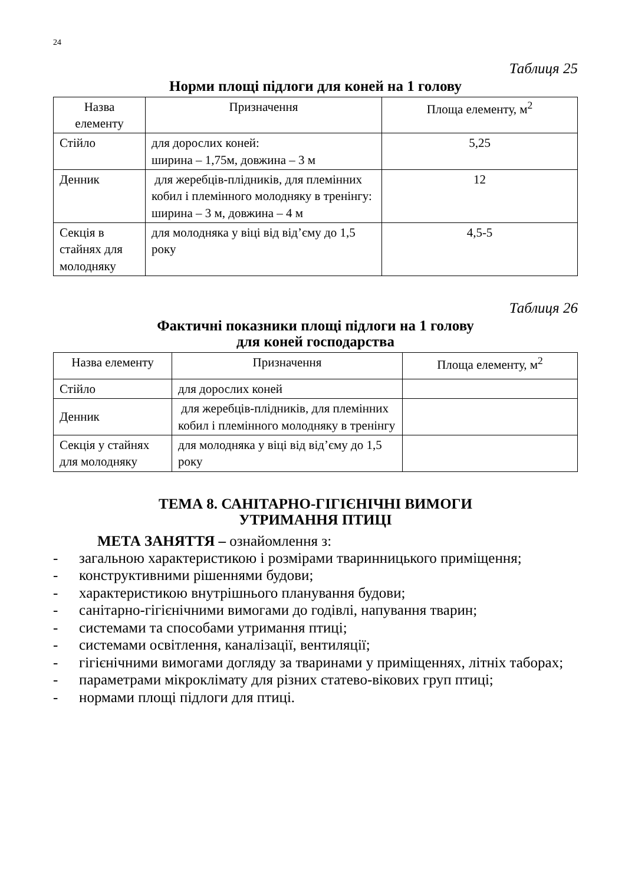24
Таблиця 25
Норми площі підлоги для коней на 1 голову
| Назва елементу | Призначення | Площа елементу, м<sup>2</sup> |
| --- | --- | --- |
| Стійло | для дорослих коней: ширина – 1,75м, довжина – 3 м | 5,25 |
| Денник | для жеребців-плідників, для племінних кобил і племінного молодняку в тренінгу: ширина – 3 м, довжина – 4 м | 12 |
| Секція в стайнях для молодняку | для молодняка у віці від від’єму до 1,5 року | 4,5-5 |
Таблиця 26
Фактичні показники площі підлоги на 1 голову
для коней господарства
| Назва елементу | Призначення | Площа елементу, м<sup>2</sup> |
| --- | --- | --- |
| Стійло | для дорослих коней | |
| Денник | для жеребців-плідників, для племінних кобил і племінного молодняку в тренінгу | |
| Секція у стайнях для молодняку | для молодняка у віці від від’єму до 1,5 року | |
ТЕМА 8. САНІТАРНО-ГІГІЄНІЧНІ ВИМОГИ
УТРИМАННЯ ПТИЦІ
МЕТА ЗАНЯТТЯ – ознайомлення з:
- загальною характеристикою і розмірами тваринницького приміщення;
- конструктивними рішеннями будови;
- характеристикою внутрішнього планування будови;
- санітарно-гігієнічними вимогами до годівлі, напування тварин;
- системами та способами утримання птиці;
- системами освітлення, каналізації, вентиляції;
- гігієнічними вимогами догляду за тваринами у приміщеннях, літніх таборах;
- параметрами мікроклімату для різних статево-вікових груп птиці;
- нормами площі підлоги для птиці.